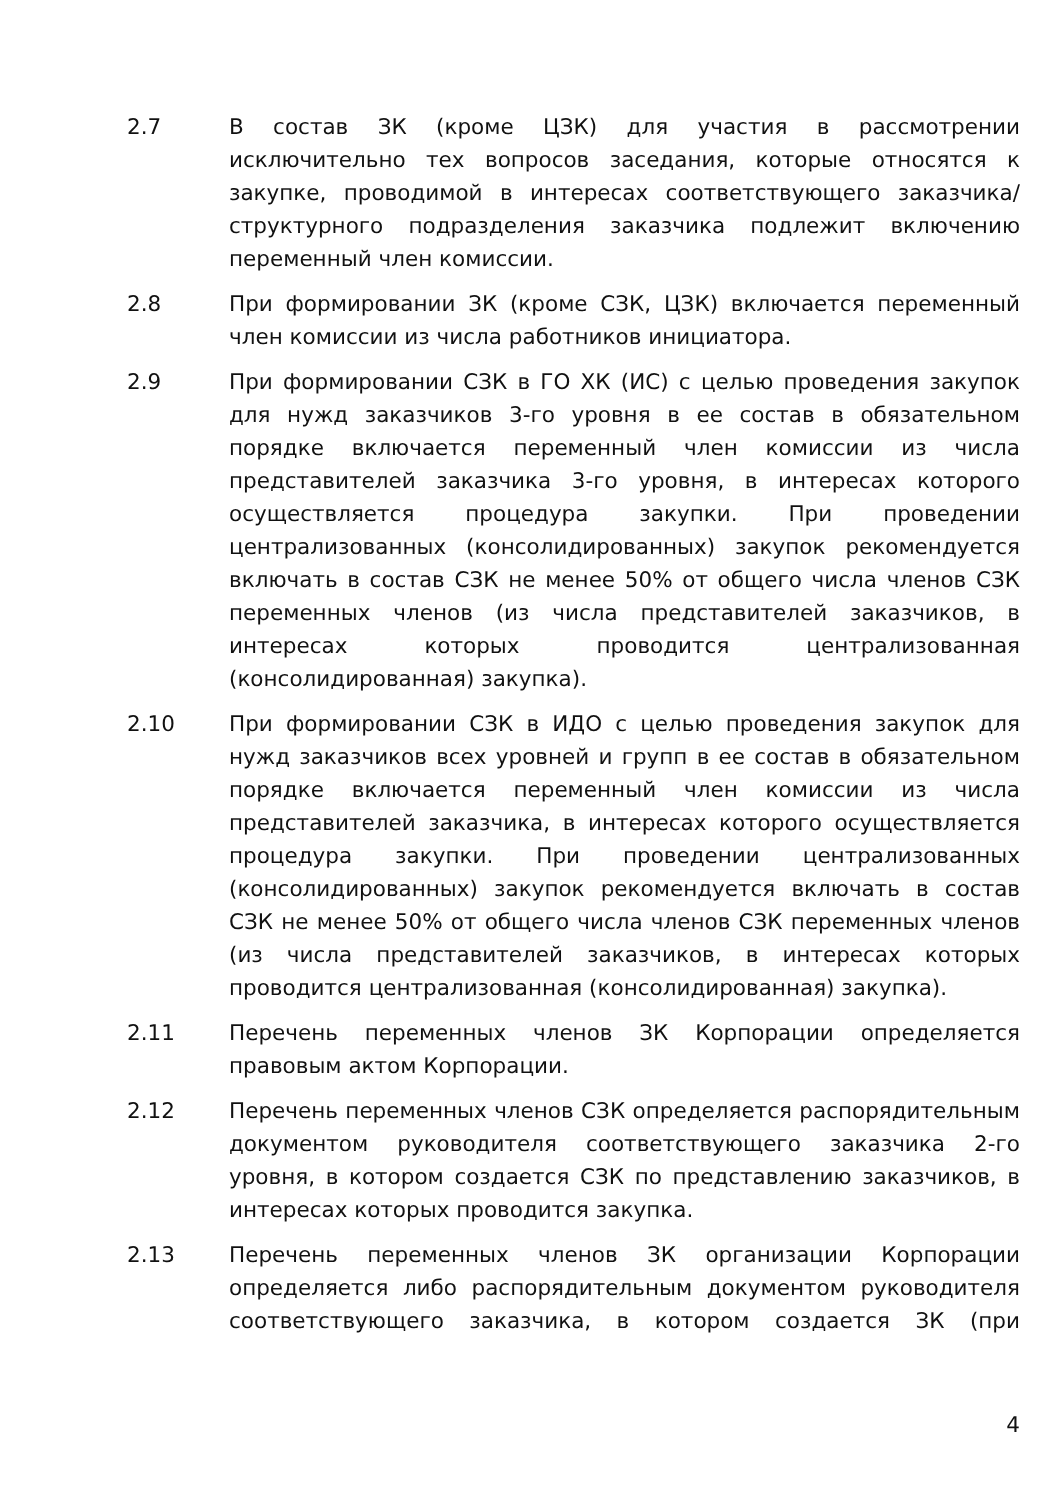2.7 В состав ЗК (кроме ЦЗК) для участия в рассмотрении исключительно тех вопросов заседания, которые относятся к закупке, проводимой в интересах соответствующего заказчика/структурного подразделения заказчика подлежит включению переменный член комиссии.
2.8 При формировании ЗК (кроме СЗК, ЦЗК) включается переменный член комиссии из числа работников инициатора.
2.9 При формировании СЗК в ГО ХК (ИС) с целью проведения закупок для нужд заказчиков 3-го уровня в ее состав в обязательном порядке включается переменный член комиссии из числа представителей заказчика 3-го уровня, в интересах которого осуществляется процедура закупки. При проведении централизованных (консолидированных) закупок рекомендуется включать в состав СЗК не менее 50% от общего числа членов СЗК переменных членов (из числа представителей заказчиков, в интересах которых проводится централизованная (консолидированная) закупка).
2.10 При формировании СЗК в ИДО с целью проведения закупок для нужд заказчиков всех уровней и групп в ее состав в обязательном порядке включается переменный член комиссии из числа представителей заказчика, в интересах которого осуществляется процедура закупки. При проведении централизованных (консолидированных) закупок рекомендуется включать в состав СЗК не менее 50% от общего числа членов СЗК переменных членов (из числа представителей заказчиков, в интересах которых проводится централизованная (консолидированная) закупка).
2.11 Перечень переменных членов ЗК Корпорации определяется правовым актом Корпорации.
2.12 Перечень переменных членов СЗК определяется распорядительным документом руководителя соответствующего заказчика 2-го уровня, в котором создается СЗК по представлению заказчиков, в интересах которых проводится закупка.
2.13 Перечень переменных членов ЗК организации Корпорации определяется либо распорядительным документом руководителя соответствующего заказчика, в котором создается ЗК (при
4